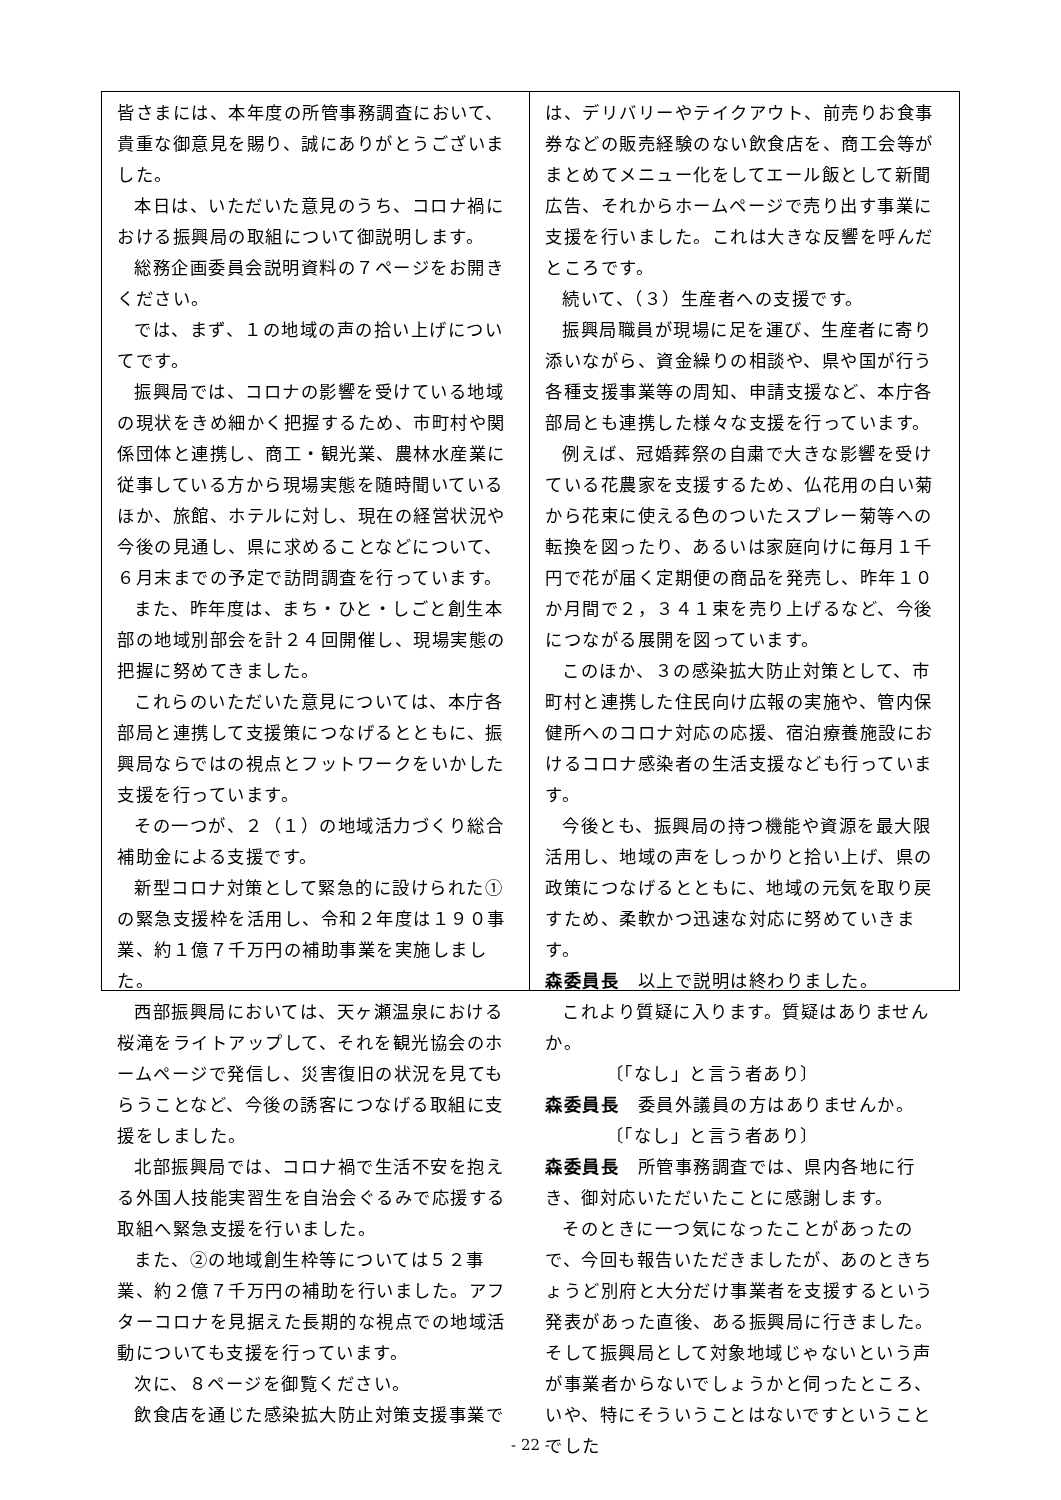皆さまには、本年度の所管事務調査において、貴重な御意見を賜り、誠にありがとうございました。
本日は、いただいた意見のうち、コロナ禍における振興局の取組について御説明します。
総務企画委員会説明資料の７ページをお開きください。
では、まず、１の地域の声の拾い上げについてです。
振興局では、コロナの影響を受けている地域の現状をきめ細かく把握するため、市町村や関係団体と連携し、商工・観光業、農林水産業に従事している方から現場実態を随時聞いているほか、旅館、ホテルに対し、現在の経営状況や今後の見通し、県に求めることなどについて、６月末までの予定で訪問調査を行っています。
また、昨年度は、まち・ひと・しごと創生本部の地域別部会を計２４回開催し、現場実態の把握に努めてきました。
これらのいただいた意見については、本庁各部局と連携して支援策につなげるとともに、振興局ならではの視点とフットワークをいかした支援を行っています。
その一つが、２（１）の地域活力づくり総合補助金による支援です。
新型コロナ対策として緊急的に設けられた①の緊急支援枠を活用し、令和２年度は１９０事業、約１億７千万円の補助事業を実施しました。
西部振興局においては、天ヶ瀬温泉における桜滝をライトアップして、それを観光協会のホームページで発信し、災害復旧の状況を見てもらうことなど、今後の誘客につなげる取組に支援をしました。
北部振興局では、コロナ禍で生活不安を抱える外国人技能実習生を自治会ぐるみで応援する取組へ緊急支援を行いました。
また、②の地域創生枠等については５２事業、約２億７千万円の補助を行いました。アフターコロナを見据えた長期的な視点での地域活動についても支援を行っています。
次に、８ページを御覧ください。
飲食店を通じた感染拡大防止対策支援事業で
は、デリバリーやテイクアウト、前売りお食事券などの販売経験のない飲食店を、商工会等がまとめてメニュー化をしてエール飯として新聞広告、それからホームページで売り出す事業に支援を行いました。これは大きな反響を呼んだところです。
続いて、（３）生産者への支援です。
振興局職員が現場に足を運び、生産者に寄り添いながら、資金繰りの相談や、県や国が行う各種支援事業等の周知、申請支援など、本庁各部局とも連携した様々な支援を行っています。
例えば、冠婚葬祭の自粛で大きな影響を受けている花農家を支援するため、仏花用の白い菊から花束に使える色のついたスプレー菊等への転換を図ったり、あるいは家庭向けに毎月１千円で花が届く定期便の商品を発売し、昨年１０か月間で２，３４１束を売り上げるなど、今後につながる展開を図っています。
このほか、３の感染拡大防止対策として、市町村と連携した住民向け広報の実施や、管内保健所へのコロナ対応の応援、宿泊療養施設におけるコロナ感染者の生活支援なども行っています。
今後とも、振興局の持つ機能や資源を最大限活用し、地域の声をしっかりと拾い上げ、県の政策につなげるとともに、地域の元気を取り戻すため、柔軟かつ迅速な対応に努めていきます。
森委員長　以上で説明は終わりました。
これより質疑に入ります。質疑はありませんか。
〔「なし」と言う者あり〕
森委員長　委員外議員の方はありませんか。
〔「なし」と言う者あり〕
森委員長　所管事務調査では、県内各地に行き、御対応いただいたことに感謝します。
そのときに一つ気になったことがあったので、今回も報告いただきましたが、あのときちょうど別府と大分だけ事業者を支援するという発表があった直後、ある振興局に行きました。そして振興局として対象地域じゃないという声が事業者からないでしょうかと伺ったところ、いや、特にそういうことはないですということでした
- 22 -